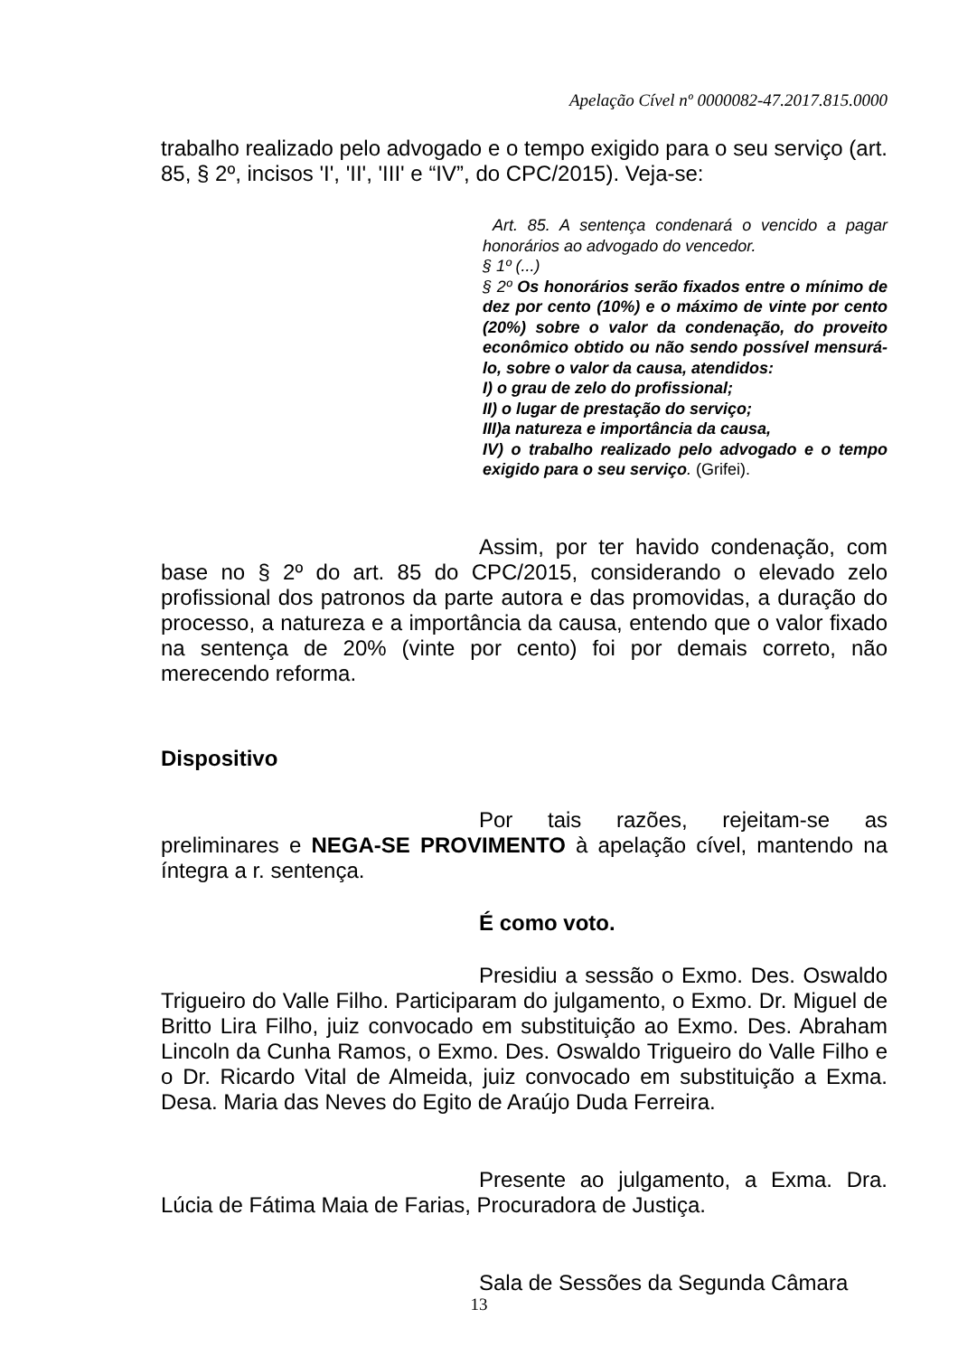Apelação Cível nº 0000082-47.2017.815.0000
trabalho realizado pelo advogado e o tempo exigido para o seu serviço (art. 85, § 2º, incisos 'I', 'II', 'III' e “IV”, do CPC/2015). Veja-se:
Art. 85. A sentença condenará o vencido a pagar honorários ao advogado do vencedor.
§ 1º (...)
§ 2º Os honorários serão fixados entre o mínimo de dez por cento (10%) e o máximo de vinte por cento (20%) sobre o valor da condenação, do proveito econômico obtido ou não sendo possível mensurá-lo, sobre o valor da causa, atendidos:
I) o grau de zelo do profissional;
II) o lugar de prestação do serviço;
III)a natureza e importância da causa,
IV) o trabalho realizado pelo advogado e o tempo exigido para o seu serviço. (Grifei).
Assim, por ter havido condenação, com base no § 2º do art. 85 do CPC/2015, considerando o elevado zelo profissional dos patronos da parte autora e das promovidas, a duração do processo, a natureza e a importância da causa, entendo que o valor fixado na sentença de 20% (vinte por cento) foi por demais correto, não merecendo reforma.
Dispositivo
Por tais razões, rejeitam-se as preliminares e NEGA-SE PROVIMENTO à apelação cível, mantendo na íntegra a r. sentença.
É como voto.
Presidiu a sessão o Exmo. Des. Oswaldo Trigueiro do Valle Filho. Participaram do julgamento, o Exmo. Dr. Miguel de Britto Lira Filho, juiz convocado em substituição ao Exmo. Des. Abraham Lincoln da Cunha Ramos, o Exmo. Des. Oswaldo Trigueiro do Valle Filho e o Dr. Ricardo Vital de Almeida, juiz convocado em substituição a Exma. Desa. Maria das Neves do Egito de Araújo Duda Ferreira.
Presente ao julgamento, a Exma. Dra. Lúcia de Fátima Maia de Farias, Procuradora de Justiça.
Sala de Sessões da Segunda Câmara
13